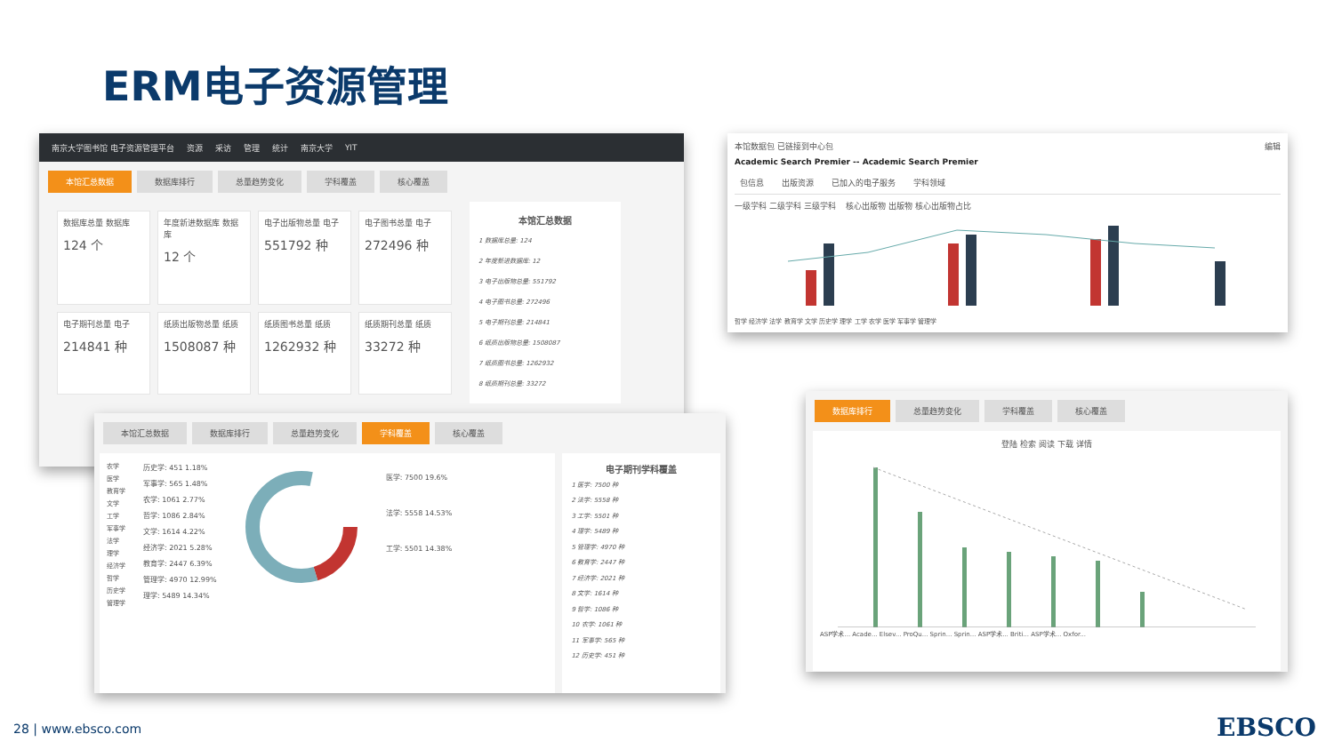ERM电子资源管理
南京大学图书馆 电子资源管理平台 资源 采访 管理 统计 南京大学 YIT
本馆汇总数据 数据库排行 总量趋势变化 学科覆盖 核心覆盖
数据库总量 数据库
124 个
年度新进数据库 数据库
12 个
电子出版物总量 电子
551792 种
电子图书总量 电子
272496 种
电子期刊总量 电子
214841 种
纸质出版物总量 纸质
1508087 种
纸质图书总量 纸质
1262932 种
纸质期刊总量 纸质
33272 种
本馆汇总数据
1 数据库总量: 124
2 年度新进数据库: 12
3 电子出版物总量: 551792
4 电子图书总量: 272496
5 电子期刊总量: 214841
6 纸质出版物总量: 1508087
7 纸质图书总量: 1262932
8 纸质期刊总量: 33272
本馆数据包 已链接到中心包 编辑
Academic Search Premier -- Academic Search Premier
包信息 出版资源 已加入的电子服务 学科领域
一级学科 二级学科 三级学科 核心出版物 出版物 核心出版物占比
哲学 经济学 法学 教育学 文学 历史学 理学 工学 农学 医学 军事学 管理学
本馆汇总数据 数据库排行 总量趋势变化 学科覆盖 核心覆盖
农学
医学
教育学
文学
工学
军事学
法学
理学
经济学
哲学
历史学
管理学
历史学: 451 1.18%
军事学: 565 1.48%
农学: 1061 2.77%
哲学: 1086 2.84%
文学: 1614 4.22%
经济学: 2021 5.28%
教育学: 2447 6.39%
管理学: 4970 12.99%
理学: 5489 14.34%
医学: 7500 19.6%
法学: 5558 14.53%
工学: 5501 14.38%
电子期刊学科覆盖
1 医学: 7500 种
2 法学: 5558 种
3 工学: 5501 种
4 理学: 5489 种
5 管理学: 4970 种
6 教育学: 2447 种
7 经济学: 2021 种
8 文学: 1614 种
9 哲学: 1086 种
10 农学: 1061 种
11 军事学: 565 种
12 历史学: 451 种
数据库排行 总量趋势变化 学科覆盖 核心覆盖
登陆 检索 阅读 下载 详情
ASP学术... Acade... Elsev... ProQu... Sprin... Sprin... ASP学术... Briti... ASP学术... Oxfor...
28 | www.ebsco.com EBSCO